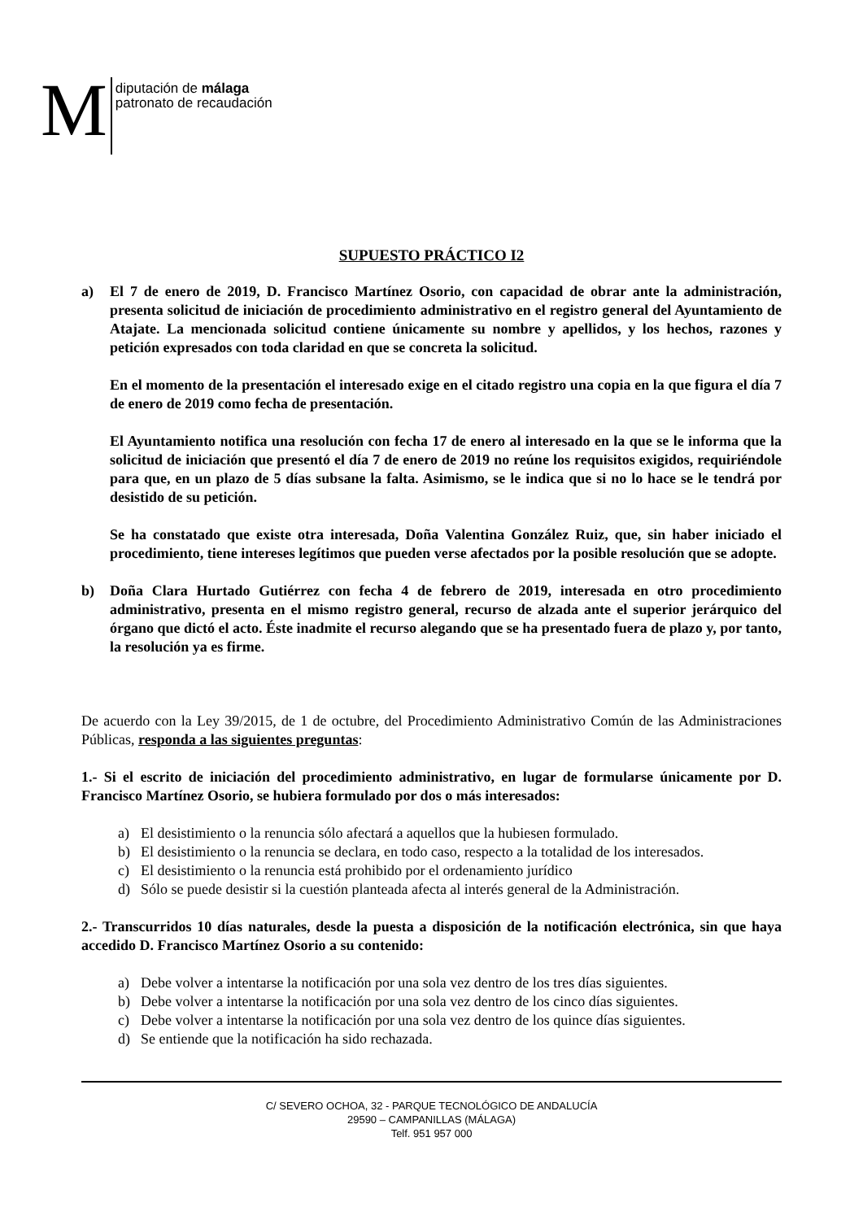M
diputación de málaga
patronato de recaudación
SUPUESTO PRÁCTICO I2
a) El 7 de enero de 2019, D. Francisco Martínez Osorio, con capacidad de obrar ante la administración, presenta solicitud de iniciación de procedimiento administrativo en el registro general del Ayuntamiento de Atajate. La mencionada solicitud contiene únicamente su nombre y apellidos, y los hechos, razones y petición expresados con toda claridad en que se concreta la solicitud.
En el momento de la presentación el interesado exige en el citado registro una copia en la que figura el día 7 de enero de 2019 como fecha de presentación.
El Ayuntamiento notifica una resolución con fecha 17 de enero al interesado en la que se le informa que la solicitud de iniciación que presentó el día 7 de enero de 2019 no reúne los requisitos exigidos, requiriéndole para que, en un plazo de 5 días subsane la falta. Asimismo, se le indica que si no lo hace se le tendrá por desistido de su petición.
Se ha constatado que existe otra interesada, Doña Valentina González Ruiz, que, sin haber iniciado el procedimiento, tiene intereses legítimos que pueden verse afectados por la posible resolución que se adopte.
b) Doña Clara Hurtado Gutiérrez con fecha 4 de febrero de 2019, interesada en otro procedimiento administrativo, presenta en el mismo registro general, recurso de alzada ante el superior jerárquico del órgano que dictó el acto. Éste inadmite el recurso alegando que se ha presentado fuera de plazo y, por tanto, la resolución ya es firme.
De acuerdo con la Ley 39/2015, de 1 de octubre, del Procedimiento Administrativo Común de las Administraciones Públicas, responda a las siguientes preguntas:
1.- Si el escrito de iniciación del procedimiento administrativo, en lugar de formularse únicamente por D. Francisco Martínez Osorio, se hubiera formulado por dos o más interesados:
a) El desistimiento o la renuncia sólo afectará a aquellos que la hubiesen formulado.
b) El desistimiento o la renuncia se declara, en todo caso, respecto a la totalidad de los interesados.
c) El desistimiento o la renuncia está prohibido por el ordenamiento jurídico
d) Sólo se puede desistir si la cuestión planteada afecta al interés general de la Administración.
2.- Transcurridos 10 días naturales, desde la puesta a disposición de la notificación electrónica, sin que haya accedido D. Francisco Martínez Osorio a su contenido:
a) Debe volver a intentarse la notificación por una sola vez dentro de los tres días siguientes.
b) Debe volver a intentarse la notificación por una sola vez dentro de los cinco días siguientes.
c) Debe volver a intentarse la notificación por una sola vez dentro de los quince días siguientes.
d) Se entiende que la notificación ha sido rechazada.
C/ SEVERO OCHOA, 32 - PARQUE TECNOLÓGICO DE ANDALUCÍA
29590 – CAMPANILLAS (MÁLAGA)
Telf. 951 957 000